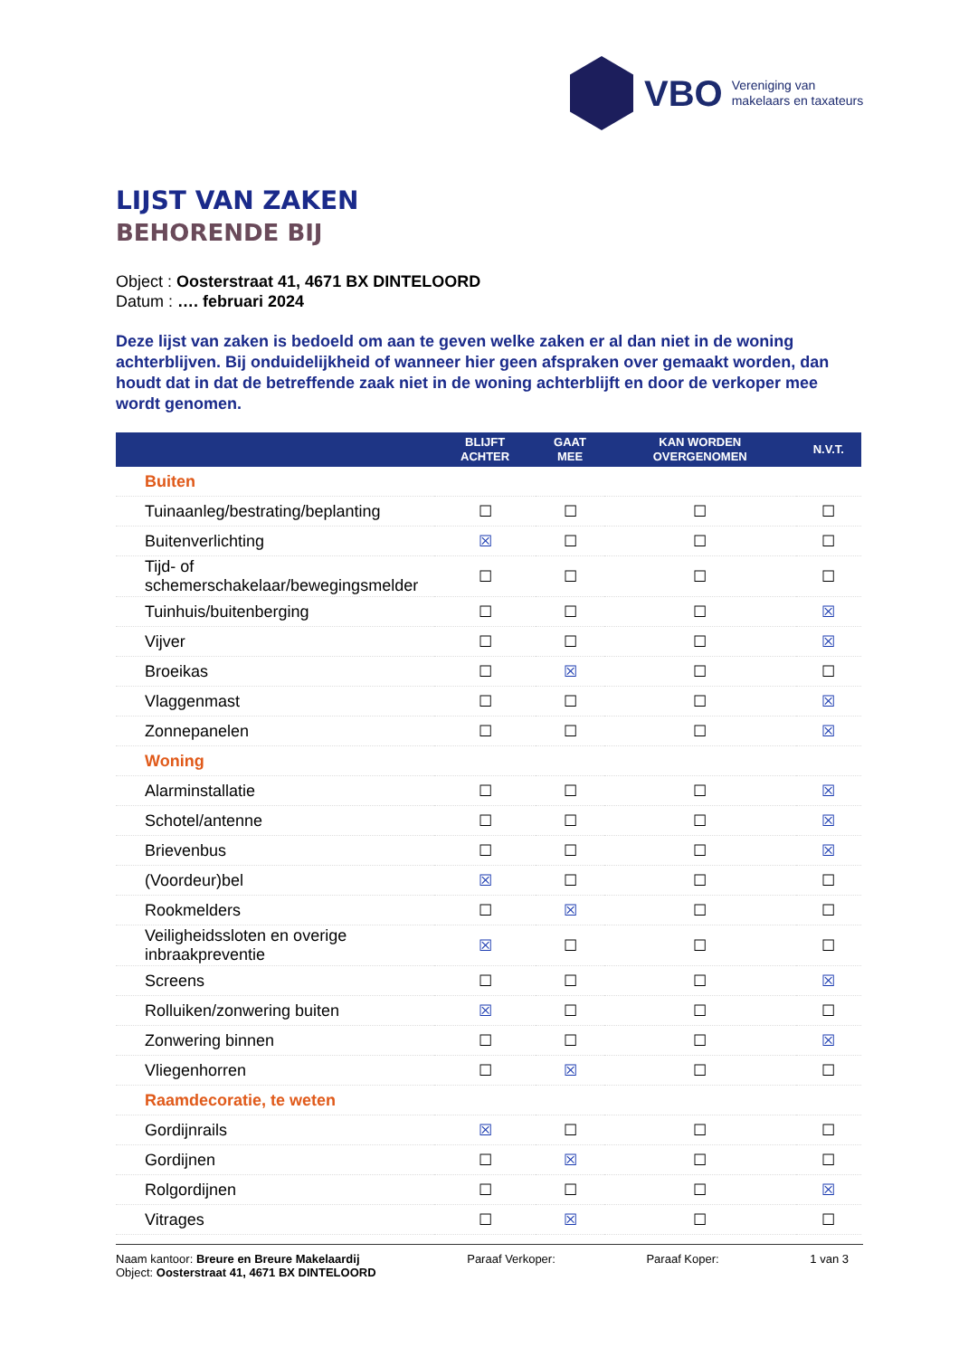VBO
Vereniging van
makelaars en taxateurs
LIJST VAN ZAKEN
BEHORENDE BIJ
Object : Oosterstraat 41, 4671 BX DINTELOORD
Datum : …. februari 2024
Deze lijst van zaken is bedoeld om aan te geven welke zaken er al dan niet in de woning achterblijven. Bij onduidelijkheid of wanneer hier geen afspraken over gemaakt worden, dan houdt dat in dat de betreffende zaak niet in de woning achterblijft en door de verkoper mee wordt genomen.
| | BLIJFT ACHTER | GAAT MEE | KAN WORDEN OVERGENOMEN | N.V.T. |
| --- | --- | --- | --- | --- |
| Buiten | | | | |
| Tuinaanleg/bestrating/beplanting | ☐ | ☐ | ☐ | ☐ |
| Buitenverlichting | ☒ | ☐ | ☐ | ☐ |
| Tijd- of schemerschakelaar/bewegingsmelder | ☐ | ☐ | ☐ | ☐ |
| Tuinhuis/buitenberging | ☐ | ☐ | ☐ | ☒ |
| Vijver | ☐ | ☐ | ☐ | ☒ |
| Broeikas | ☐ | ☒ | ☐ | ☐ |
| Vlaggenmast | ☐ | ☐ | ☐ | ☒ |
| Zonnepanelen | ☐ | ☐ | ☐ | ☒ |
| Woning | | | | |
| Alarminstallatie | ☐ | ☐ | ☐ | ☒ |
| Schotel/antenne | ☐ | ☐ | ☐ | ☒ |
| Brievenbus | ☐ | ☐ | ☐ | ☒ |
| (Voordeur)bel | ☒ | ☐ | ☐ | ☐ |
| Rookmelders | ☐ | ☒ | ☐ | ☐ |
| Veiligheidssloten en overige inbraakpreventie | ☒ | ☐ | ☐ | ☐ |
| Screens | ☐ | ☐ | ☐ | ☒ |
| Rolluiken/zonwering buiten | ☒ | ☐ | ☐ | ☐ |
| Zonwering binnen | ☐ | ☐ | ☐ | ☒ |
| Vliegenhorren | ☐ | ☒ | ☐ | ☐ |
| Raamdecoratie, te weten | | | | |
| Gordijnrails | ☒ | ☐ | ☐ | ☐ |
| Gordijnen | ☐ | ☒ | ☐ | ☐ |
| Rolgordijnen | ☐ | ☐ | ☐ | ☒ |
| Vitrages | ☐ | ☒ | ☐ | ☐ |
Naam kantoor: Breure en Breure Makelaardij
Object: Oosterstraat 41, 4671 BX DINTELOORD
Paraaf Verkoper: Paraaf Koper: 1 van 3